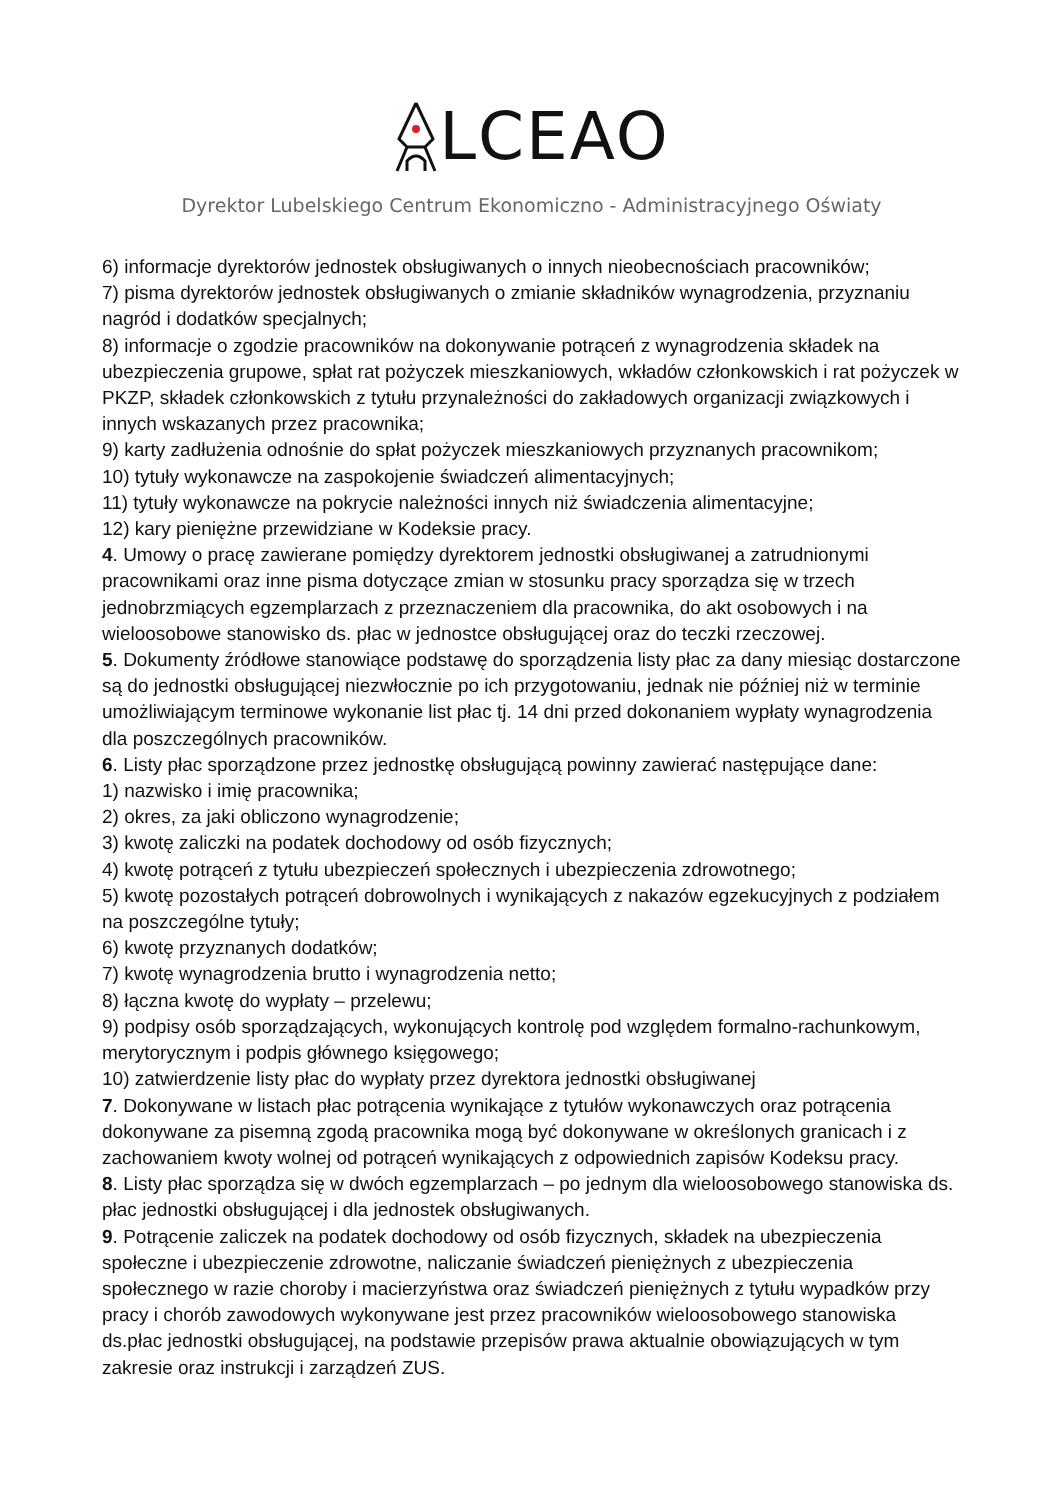LCEAO
Dyrektor Lubelskiego Centrum Ekonomiczno - Administracyjnego Oświaty
6) informacje dyrektorów jednostek obsługiwanych o innych nieobecnościach pracowników;
7) pisma dyrektorów jednostek obsługiwanych o zmianie składników wynagrodzenia, przyznaniu nagród i dodatków specjalnych;
8) informacje o zgodzie pracowników na dokonywanie potrąceń z wynagrodzenia składek na ubezpieczenia grupowe, spłat rat pożyczek mieszkaniowych, wkładów członkowskich i rat pożyczek w PKZP, składek członkowskich z tytułu przynależności do zakładowych organizacji związkowych i innych wskazanych przez pracownika;
9) karty zadłużenia odnośnie do spłat pożyczek mieszkaniowych przyznanych pracownikom;
10) tytuły wykonawcze na zaspokojenie świadczeń alimentacyjnych;
11) tytuły wykonawcze na pokrycie należności innych niż świadczenia alimentacyjne;
12) kary pieniężne przewidziane w Kodeksie pracy.
4. Umowy o pracę zawierane pomiędzy dyrektorem jednostki obsługiwanej a zatrudnionymi pracownikami oraz inne pisma dotyczące zmian w stosunku pracy sporządza się w trzech jednobrzmiących egzemplarzach z przeznaczeniem dla pracownika, do akt osobowych i na wieloosobowe stanowisko ds. płac w jednostce obsługującej oraz do teczki rzeczowej.
5. Dokumenty źródłowe stanowiące podstawę do sporządzenia listy płac za dany miesiąc dostarczone są do jednostki obsługującej niezwłocznie po ich przygotowaniu, jednak nie później niż w terminie umożliwiającym terminowe wykonanie list płac tj. 14 dni przed dokonaniem wypłaty wynagrodzenia dla poszczególnych pracowników.
6. Listy płac sporządzone przez jednostkę obsługującą powinny zawierać następujące dane:
1) nazwisko i imię pracownika;
2) okres, za jaki obliczono wynagrodzenie;
3) kwotę zaliczki na podatek dochodowy od osób fizycznych;
4) kwotę potrąceń z tytułu ubezpieczeń społecznych i ubezpieczenia zdrowotnego;
5) kwotę pozostałych potrąceń dobrowolnych i wynikających z nakazów egzekucyjnych z podziałem na poszczególne tytuły;
6) kwotę przyznanych dodatków;
7) kwotę wynagrodzenia brutto i wynagrodzenia netto;
8) łączna kwotę do wypłaty – przelewu;
9) podpisy osób sporządzających, wykonujących kontrolę pod względem formalno-rachunkowym, merytorycznym i podpis głównego księgowego;
10) zatwierdzenie listy płac do wypłaty przez dyrektora jednostki obsługiwanej
7. Dokonywane w listach płac potrącenia wynikające z tytułów wykonawczych oraz potrącenia dokonywane za pisemną zgodą pracownika mogą być dokonywane w określonych granicach i z zachowaniem kwoty wolnej od potrąceń wynikających z odpowiednich zapisów Kodeksu pracy.
8. Listy płac sporządza się w dwóch egzemplarzach – po jednym dla wieloosobowego stanowiska ds. płac jednostki obsługującej i dla jednostek obsługiwanych.
9. Potrącenie zaliczek na podatek dochodowy od osób fizycznych, składek na ubezpieczenia społeczne i ubezpieczenie zdrowotne, naliczanie świadczeń pieniężnych z ubezpieczenia społecznego w razie choroby i macierzyństwa oraz świadczeń pieniężnych z tytułu wypadków przy pracy i chorób zawodowych wykonywane jest przez pracowników wieloosobowego stanowiska ds.płac jednostki obsługującej, na podstawie przepisów prawa aktualnie obowiązujących w tym zakresie oraz instrukcji i zarządzeń ZUS.